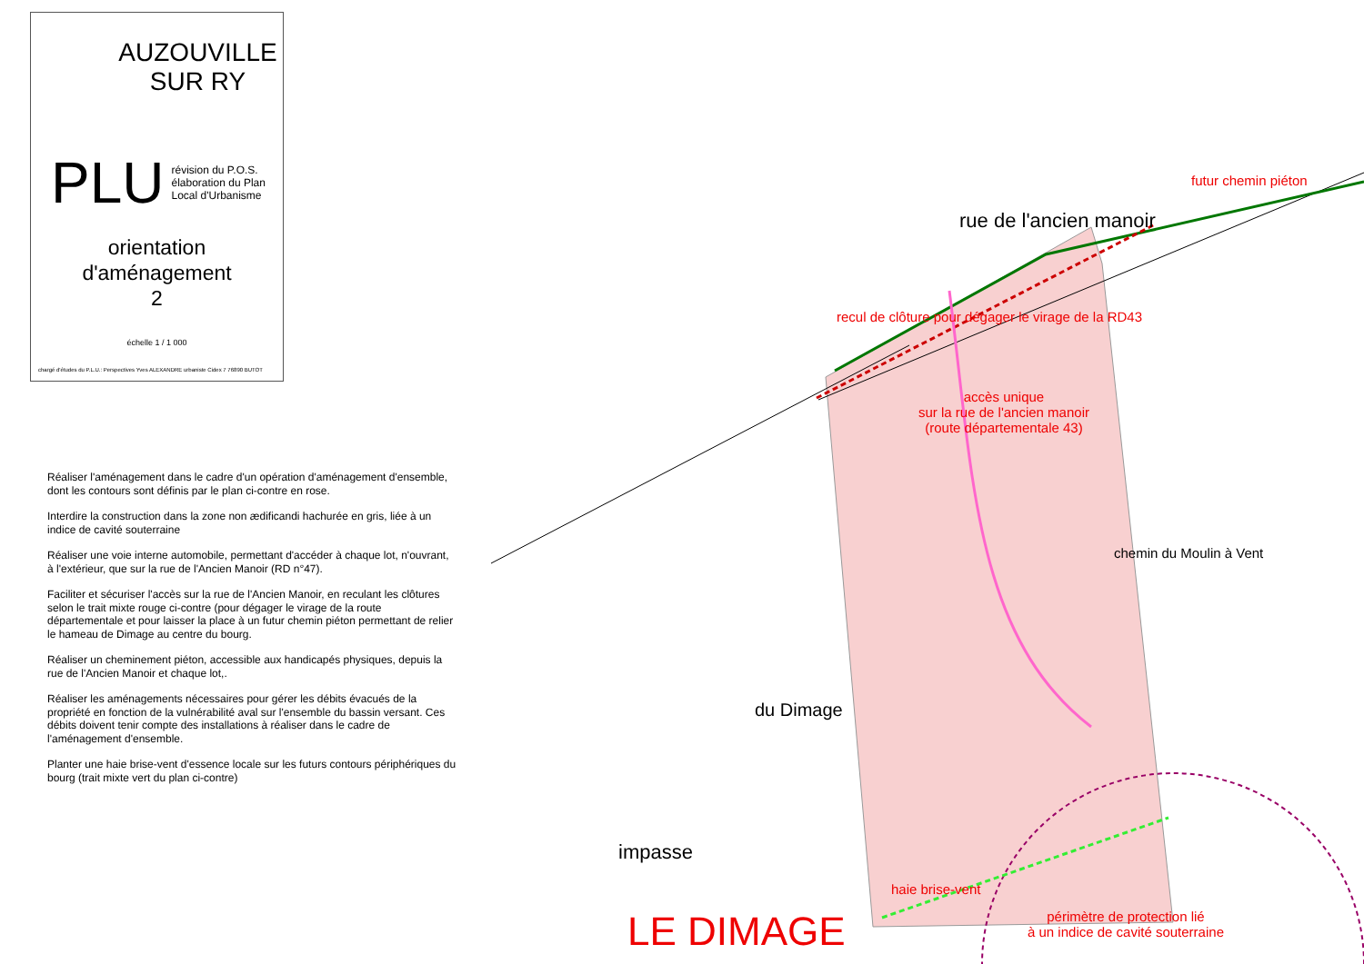AUZOUVILLE
SUR RY
PLU révision du P.O.S.
élaboration du Plan
Local d'Urbanisme
orientation
d'aménagement
2
échelle 1 / 1 000
chargé d'études du P.L.U.: Perspectives Yves ALEXANDRE urbaniste Cidex 7 76890 BUTOT
Réaliser l'aménagement dans le cadre d'un opération d'aménagement d'ensemble, dont les contours sont définis par le plan ci-contre en rose.
Interdire la construction dans la zone non ædificandi hachurée en gris, liée à un indice de cavité souterraine
Réaliser une voie interne automobile, permettant d'accéder à chaque lot, n'ouvrant, à l'extérieur, que sur la rue de l'Ancien Manoir (RD n°47).
Faciliter et sécuriser l'accès sur la rue de l'Ancien Manoir, en reculant les clôtures selon le trait mixte rouge ci-contre (pour dégager le virage de la route départementale et pour laisser la place à un futur chemin piéton permettant de relier le hameau de Dimage au centre du bourg.
Réaliser un cheminement piéton, accessible aux handicapés physiques, depuis la rue de l'Ancien Manoir et chaque lot,.
Réaliser les aménagements nécessaires pour gérer les débits évacués de la propriété en fonction de la vulnérabilité aval sur l'ensemble du bassin versant. Ces débits doivent tenir compte des installations à réaliser dans le cadre de l'aménagement d'ensemble.
Planter une haie brise-vent d'essence locale sur les futurs contours périphériques du bourg (trait mixte vert du plan ci-contre)
futur chemin piéton
rue de l'ancien manoir
recul de clôture pour dégager le virage de la RD43
accès unique
sur la rue de l'ancien manoir
(route départementale 43)
chemin du Moulin à Vent
du Dimage
impasse
haie brise-vent
périmètre de protection lié
à un indice de cavité souterraine
LE DIMAGE